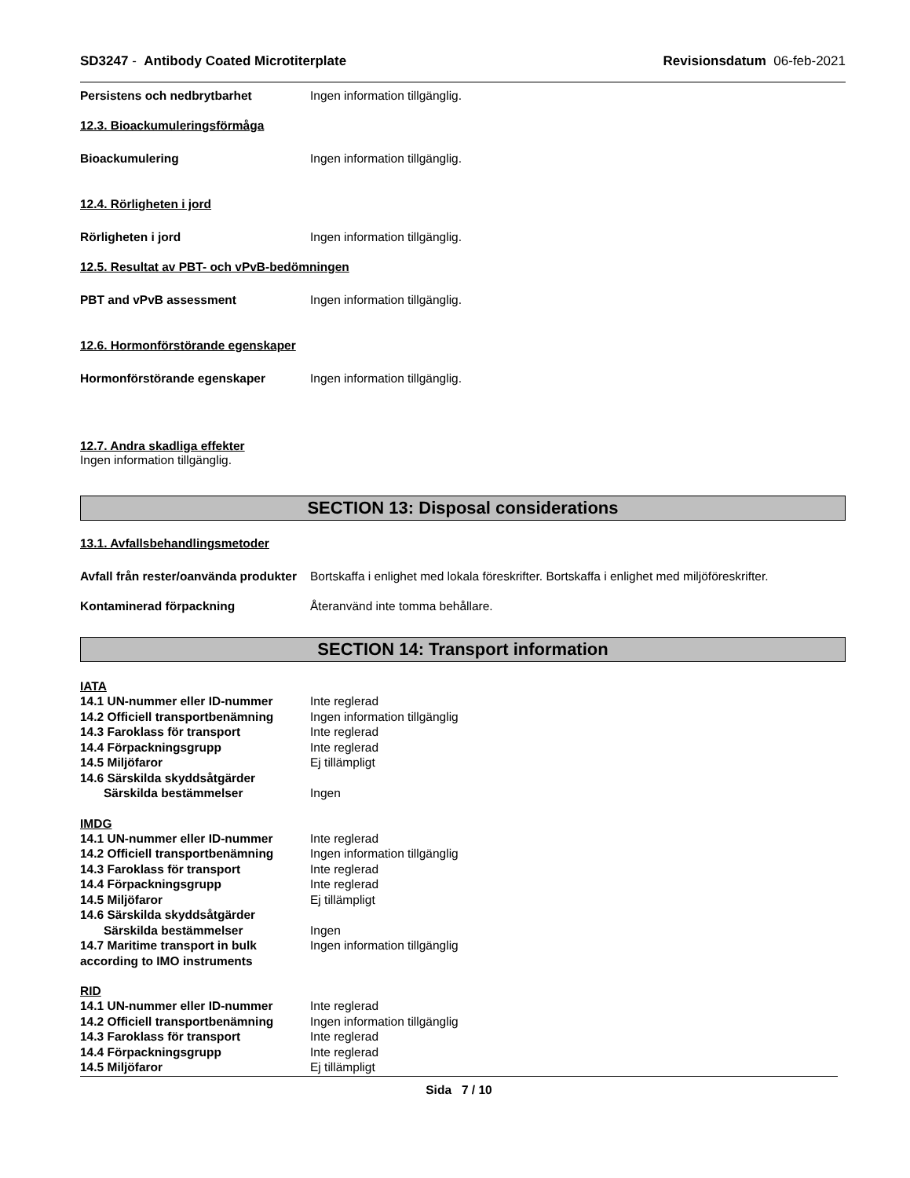SD3247 - Antibody Coated Microtiterplate
Revisionsdatum 06-feb-2021
Persistens och nedbrytbarhet Ingen information tillgänglig.
12.3. Bioackumuleringsförmåga
Bioackumulering Ingen information tillgänglig.
12.4. Rörligheten i jord
Rörligheten i jord Ingen information tillgänglig.
12.5. Resultat av PBT- och vPvB-bedömningen
PBT and vPvB assessment Ingen information tillgänglig.
12.6. Hormonförstörande egenskaper
Hormonförstörande egenskaper Ingen information tillgänglig.
12.7. Andra skadliga effekter
Ingen information tillgänglig.
SECTION 13: Disposal considerations
13.1. Avfallsbehandlingsmetoder
Avfall från rester/oanvända produkter
Bortskaffa i enlighet med lokala föreskrifter. Bortskaffa i enlighet med miljöföreskrifter.
Kontaminerad förpackning Återanvänd inte tomma behållare.
SECTION 14: Transport information
IATA
14.1 UN-nummer eller ID-nummer Inte reglerad
14.2 Officiell transportbenämning
Ingen information tillgänglig
14.3 Faroklass för transport Inte reglerad
14.4 Förpackningsgrupp Inte reglerad
14.5 Miljöfaror Ej tillämpligt
14.6 Särskilda skyddsåtgärder
Särskilda bestämmelser Ingen
IMDG
14.1 UN-nummer eller ID-nummer Inte reglerad
14.2 Officiell transportbenämning
Ingen information tillgänglig
14.3 Faroklass för transport Inte reglerad
14.4 Förpackningsgrupp Inte reglerad
14.5 Miljöfaror Ej tillämpligt
14.6 Särskilda skyddsåtgärder
Särskilda bestämmelser Ingen
14.7 Maritime transport in bulk according to IMO instruments
Ingen information tillgänglig
RID
14.1 UN-nummer eller ID-nummer Inte reglerad
14.2 Officiell transportbenämning
Ingen information tillgänglig
14.3 Faroklass för transport Inte reglerad
14.4 Förpackningsgrupp Inte reglerad
14.5 Miljöfaror Ej tillämpligt
Sida 7 / 10